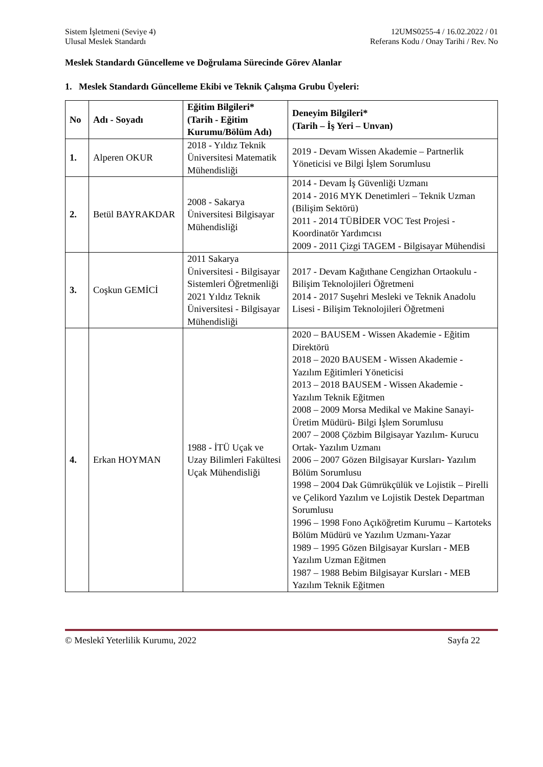Sistem İşletmeni (Seviye 4)
Ulusal Meslek Standardı
12UMS0255-4 / 16.02.2022 / 01
Referans Kodu / Onay Tarihi / Rev. No
Meslek Standardı Güncelleme ve Doğrulama Sürecinde Görev Alanlar
1. Meslek Standardı Güncelleme Ekibi ve Teknik Çalışma Grubu Üyeleri:
| No | Adı - Soyadı | Eğitim Bilgileri* (Tarih - Eğitim Kurumu/Bölüm Adı) | Deneyim Bilgileri* (Tarih – İş Yeri – Unvan) |
| --- | --- | --- | --- |
| 1. | Alperen OKUR | 2018 - Yıldız Teknik Üniversitesi Matematik Mühendisliği | 2019 - Devam Wissen Akademie – Partnerlik Yöneticisi ve Bilgi İşlem Sorumlusu |
| 2. | Betül BAYRAKDAR | 2008 - Sakarya Üniversitesi Bilgisayar Mühendisliği | 2014 - Devam İş Güvenliği Uzmanı 2014 - 2016 MYK Denetimleri – Teknik Uzman (Bilişim Sektörü) 2011 - 2014 TÜBİDER VOC Test Projesi - Koordinatör Yardımcısı 2009 - 2011 Çizgi TAGEM - Bilgisayar Mühendisi |
| 3. | Coşkun GEMİCİ | 2011 Sakarya Üniversitesi - Bilgisayar Sistemleri Öğretmenliği 2021 Yıldız Teknik Üniversitesi - Bilgisayar Mühendisliği | 2017 - Devam Kağıthane Cengizhan Ortaokulu - Bilişim Teknolojileri Öğretmeni 2014 - 2017 Suşehri Mesleki ve Teknik Anadolu Lisesi - Bilişim Teknolojileri Öğretmeni |
| 4. | Erkan HOYMAN | 1988 - İTÜ Uçak ve Uzay Bilimleri Fakültesi Uçak Mühendisliği | 2020 – BAUSEM - Wissen Akademie - Eğitim Direktörü 2018 – 2020 BAUSEM - Wissen Akademie - Yazılım Eğitimleri Yöneticisi 2013 – 2018 BAUSEM - Wissen Akademie - Yazılım Teknik Eğitmen 2008 – 2009 Morsa Medikal ve Makine Sanayi- Üretim Müdürü- Bilgi İşlem Sorumlusu 2007 – 2008 Çözbim Bilgisayar Yazılım- Kurucu Ortak- Yazılım Uzmanı 2006 – 2007 Gözen Bilgisayar Kursları- Yazılım Bölüm Sorumlusu 1998 – 2004 Dak Gümrükçülük ve Lojistik – Pirelli ve Çelikord Yazılım ve Lojistik Destek Departman Sorumlusu 1996 – 1998 Fono Açıköğretim Kurumu – Kartoteks Bölüm Müdürü ve Yazılım Uzmanı-Yazar 1989 – 1995 Gözen Bilgisayar Kursları - MEB Yazılım Uzman Eğitmen 1987 – 1988 Bebim Bilgisayar Kursları - MEB Yazılım Teknik Eğitmen |
© Meslekî Yeterlilik Kurumu, 2022 Sayfa 22